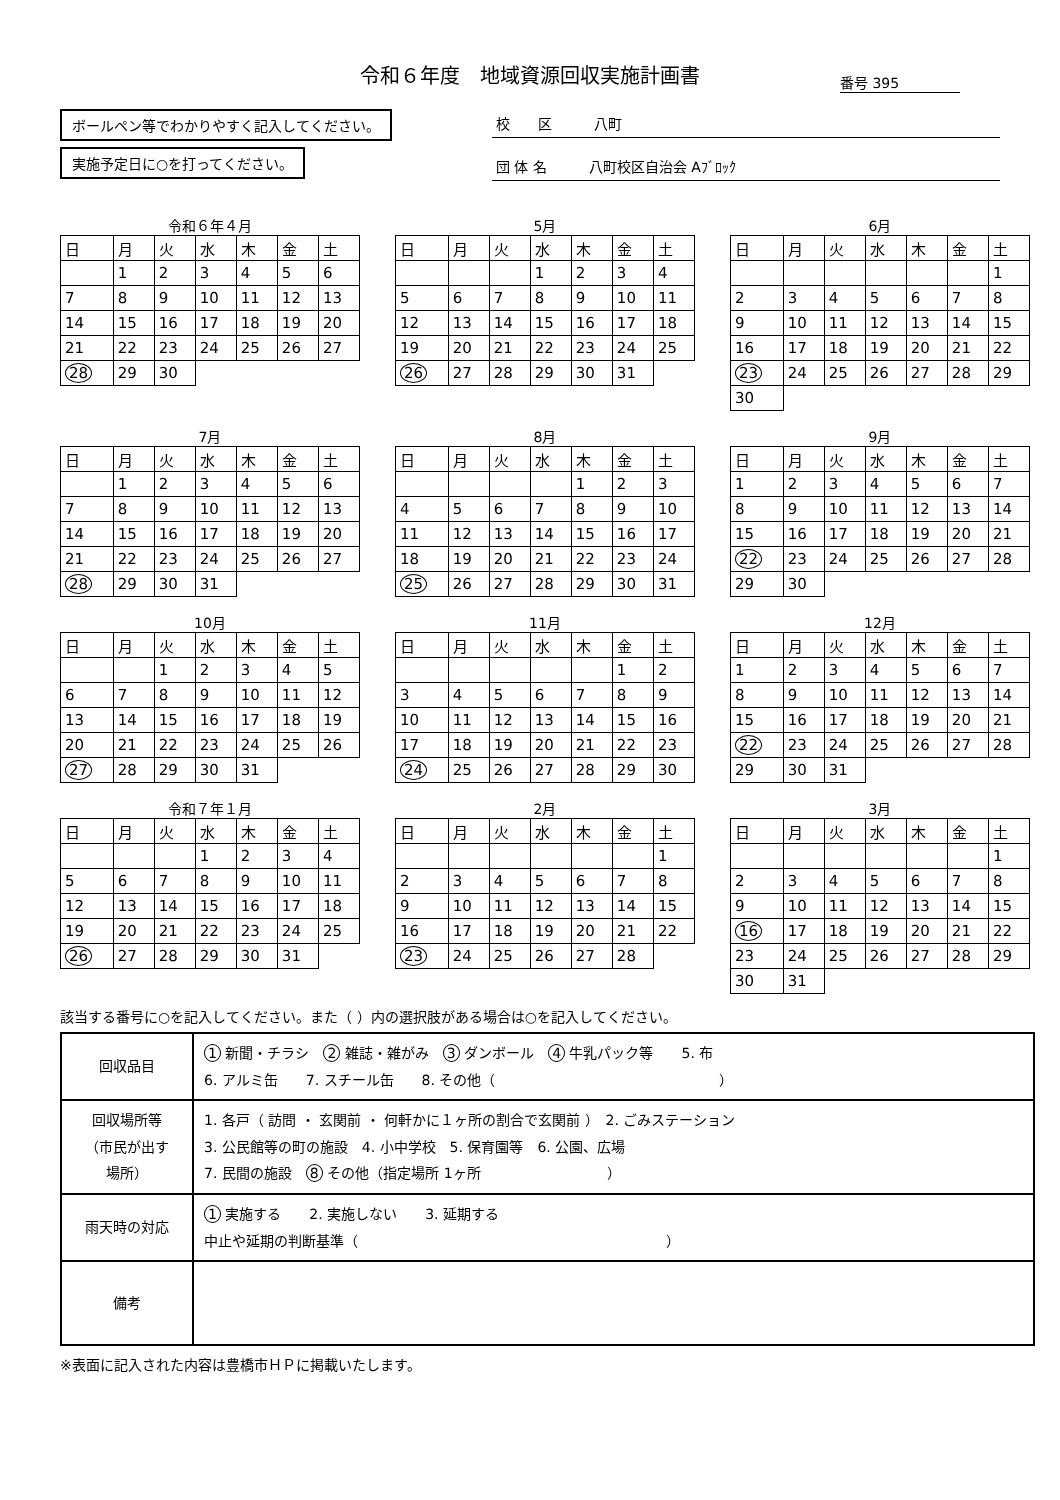令和６年度　地域資源回収実施計画書
番号 395
ボールペン等でわかりやすく記入してください。
実施予定日に○を打ってください。
校　　区　　　八町
団 体 名　　　八町校区自治会 Aﾌﾞﾛｯｸ
令和６年４月
| 日 | 月 | 火 | 水 | 木 | 金 | 土 |
| --- | --- | --- | --- | --- | --- | --- |
| | 1 | 2 | 3 | 4 | 5 | 6 |
| 7 | 8 | 9 | 10 | 11 | 12 | 13 |
| 14 | 15 | 16 | 17 | 18 | 19 | 20 |
| 21 | 22 | 23 | 24 | 25 | 26 | 27 |
| 28 | 29 | 30 | | | | |
5月
| 日 | 月 | 火 | 水 | 木 | 金 | 土 |
| --- | --- | --- | --- | --- | --- | --- |
| | | | 1 | 2 | 3 | 4 |
| 5 | 6 | 7 | 8 | 9 | 10 | 11 |
| 12 | 13 | 14 | 15 | 16 | 17 | 18 |
| 19 | 20 | 21 | 22 | 23 | 24 | 25 |
| 26 | 27 | 28 | 29 | 30 | 31 | |
6月
| 日 | 月 | 火 | 水 | 木 | 金 | 土 |
| --- | --- | --- | --- | --- | --- | --- |
| | | | | | | 1 |
| 2 | 3 | 4 | 5 | 6 | 7 | 8 |
| 9 | 10 | 11 | 12 | 13 | 14 | 15 |
| 16 | 17 | 18 | 19 | 20 | 21 | 22 |
| 23 | 24 | 25 | 26 | 27 | 28 | 29 |
| 30 | | | | | | |
7月
| 日 | 月 | 火 | 水 | 木 | 金 | 土 |
| --- | --- | --- | --- | --- | --- | --- |
| | 1 | 2 | 3 | 4 | 5 | 6 |
| 7 | 8 | 9 | 10 | 11 | 12 | 13 |
| 14 | 15 | 16 | 17 | 18 | 19 | 20 |
| 21 | 22 | 23 | 24 | 25 | 26 | 27 |
| 28 | 29 | 30 | 31 | | | |
8月
| 日 | 月 | 火 | 水 | 木 | 金 | 土 |
| --- | --- | --- | --- | --- | --- | --- |
| | | | | 1 | 2 | 3 |
| 4 | 5 | 6 | 7 | 8 | 9 | 10 |
| 11 | 12 | 13 | 14 | 15 | 16 | 17 |
| 18 | 19 | 20 | 21 | 22 | 23 | 24 |
| 25 | 26 | 27 | 28 | 29 | 30 | 31 |
9月
| 日 | 月 | 火 | 水 | 木 | 金 | 土 |
| --- | --- | --- | --- | --- | --- | --- |
| 1 | 2 | 3 | 4 | 5 | 6 | 7 |
| 8 | 9 | 10 | 11 | 12 | 13 | 14 |
| 15 | 16 | 17 | 18 | 19 | 20 | 21 |
| 22 | 23 | 24 | 25 | 26 | 27 | 28 |
| 29 | 30 | | | | | |
10月
| 日 | 月 | 火 | 水 | 木 | 金 | 土 |
| --- | --- | --- | --- | --- | --- | --- |
| | | 1 | 2 | 3 | 4 | 5 |
| 6 | 7 | 8 | 9 | 10 | 11 | 12 |
| 13 | 14 | 15 | 16 | 17 | 18 | 19 |
| 20 | 21 | 22 | 23 | 24 | 25 | 26 |
| 27 | 28 | 29 | 30 | 31 | | |
11月
| 日 | 月 | 火 | 水 | 木 | 金 | 土 |
| --- | --- | --- | --- | --- | --- | --- |
| | | | | | 1 | 2 |
| 3 | 4 | 5 | 6 | 7 | 8 | 9 |
| 10 | 11 | 12 | 13 | 14 | 15 | 16 |
| 17 | 18 | 19 | 20 | 21 | 22 | 23 |
| 24 | 25 | 26 | 27 | 28 | 29 | 30 |
12月
| 日 | 月 | 火 | 水 | 木 | 金 | 土 |
| --- | --- | --- | --- | --- | --- | --- |
| 1 | 2 | 3 | 4 | 5 | 6 | 7 |
| 8 | 9 | 10 | 11 | 12 | 13 | 14 |
| 15 | 16 | 17 | 18 | 19 | 20 | 21 |
| 22 | 23 | 24 | 25 | 26 | 27 | 28 |
| 29 | 30 | 31 | | | | |
令和７年１月
| 日 | 月 | 火 | 水 | 木 | 金 | 土 |
| --- | --- | --- | --- | --- | --- | --- |
| | | | 1 | 2 | 3 | 4 |
| 5 | 6 | 7 | 8 | 9 | 10 | 11 |
| 12 | 13 | 14 | 15 | 16 | 17 | 18 |
| 19 | 20 | 21 | 22 | 23 | 24 | 25 |
| 26 | 27 | 28 | 29 | 30 | 31 | |
2月
| 日 | 月 | 火 | 水 | 木 | 金 | 土 |
| --- | --- | --- | --- | --- | --- | --- |
| | | | | | | 1 |
| 2 | 3 | 4 | 5 | 6 | 7 | 8 |
| 9 | 10 | 11 | 12 | 13 | 14 | 15 |
| 16 | 17 | 18 | 19 | 20 | 21 | 22 |
| 23 | 24 | 25 | 26 | 27 | 28 | |
3月
| 日 | 月 | 火 | 水 | 木 | 金 | 土 |
| --- | --- | --- | --- | --- | --- | --- |
| | | | | | | 1 |
| 2 | 3 | 4 | 5 | 6 | 7 | 8 |
| 9 | 10 | 11 | 12 | 13 | 14 | 15 |
| 16 | 17 | 18 | 19 | 20 | 21 | 22 |
| 23 | 24 | 25 | 26 | 27 | 28 | 29 |
| 30 | 31 | | | | | |
該当する番号に○を記入してください。また（ ）内の選択肢がある場合は○を記入してください。
| 回収品目 | 1 新聞・チラシ 2 雑誌・雑がみ 3 ダンボール 4 牛乳パック等 5. 布 6. アルミ缶 7. スチール缶 8. その他（ ） |
| 回収場所等 （市民が出す 場所） | 1. 各戸（ 訪問 ・ 玄関前 ・ 何軒かに１ヶ所の割合で玄関前 ） 2. ごみステーション 3. 公民館等の町の施設 4. 小中学校 5. 保育園等 6. 公園、広場 7. 民間の施設 8 その他（指定場所 1ヶ所 ） |
| 雨天時の対応 | 1 実施する 2. 実施しない 3. 延期する 中止や延期の判断基準（ ） |
| 備考 | |
※表面に記入された内容は豊橋市ＨＰに掲載いたします。